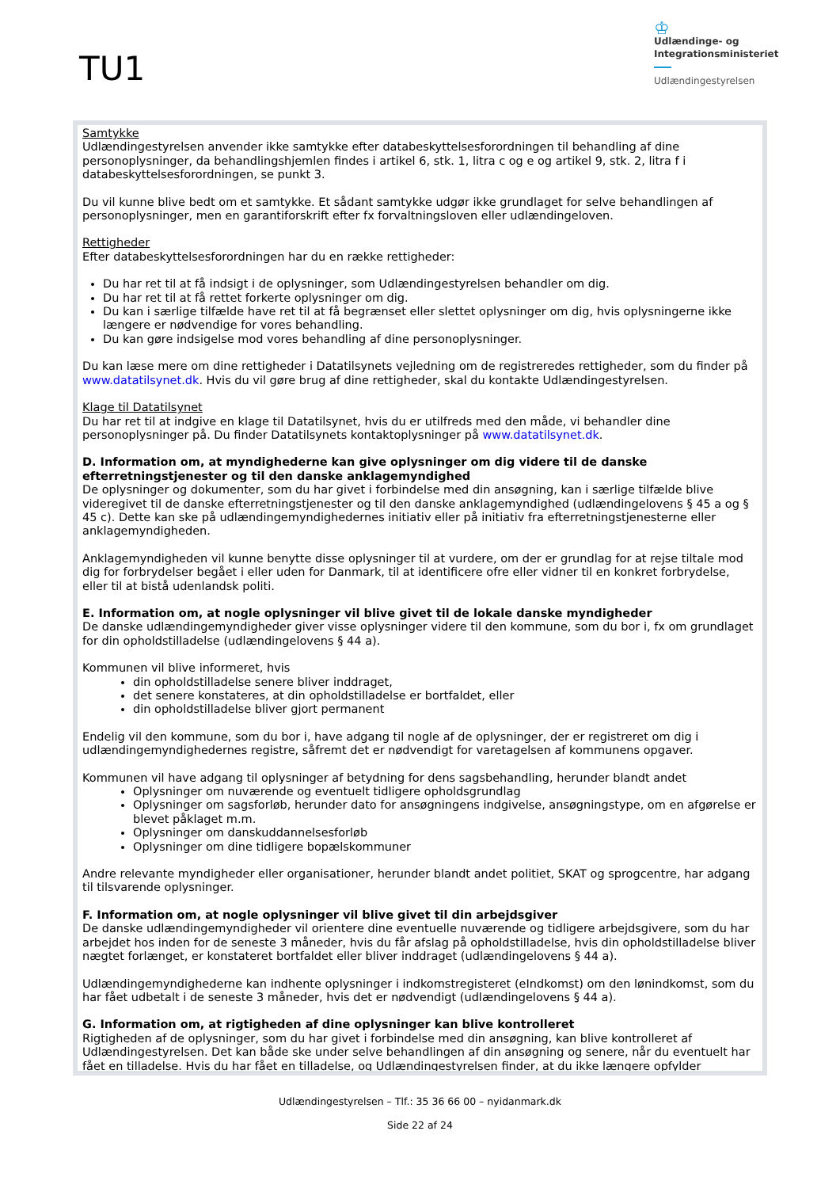TU1
♔
Udlændinge- og
Integrationsministeriet
Udlændingestyrelsen
Samtykke
Udlændingestyrelsen anvender ikke samtykke efter databeskyttelsesforordningen til behandling af dine personoplysninger, da behandlingshjemlen findes i artikel 6, stk. 1, litra c og e og artikel 9, stk. 2, litra f i databeskyttelsesforordningen, se punkt 3.
Du vil kunne blive bedt om et samtykke. Et sådant samtykke udgør ikke grundlaget for selve behandlingen af personoplysninger, men en garantiforskrift efter fx forvaltningsloven eller udlændingeloven.
Rettigheder
Efter databeskyttelsesforordningen har du en række rettigheder:
Du har ret til at få indsigt i de oplysninger, som Udlændingestyrelsen behandler om dig.
Du har ret til at få rettet forkerte oplysninger om dig.
Du kan i særlige tilfælde have ret til at få begrænset eller slettet oplysninger om dig, hvis oplysningerne ikke længere er nødvendige for vores behandling.
Du kan gøre indsigelse mod vores behandling af dine personoplysninger.
Du kan læse mere om dine rettigheder i Datatilsynets vejledning om de registreredes rettigheder, som du finder på www.datatilsynet.dk. Hvis du vil gøre brug af dine rettigheder, skal du kontakte Udlændingestyrelsen.
Klage til Datatilsynet
Du har ret til at indgive en klage til Datatilsynet, hvis du er utilfreds med den måde, vi behandler dine personoplysninger på. Du finder Datatilsynets kontaktoplysninger på www.datatilsynet.dk.
D. Information om, at myndighederne kan give oplysninger om dig videre til de danske efterretningstjenester og til den danske anklagemyndighed
De oplysninger og dokumenter, som du har givet i forbindelse med din ansøgning, kan i særlige tilfælde blive videregivet til de danske efterretningstjenester og til den danske anklagemyndighed (udlændingelovens § 45 a og § 45 c). Dette kan ske på udlændingemyndighedernes initiativ eller på initiativ fra efterretningstjenesterne eller anklagemyndigheden.
Anklagemyndigheden vil kunne benytte disse oplysninger til at vurdere, om der er grundlag for at rejse tiltale mod dig for forbrydelser begået i eller uden for Danmark, til at identificere ofre eller vidner til en konkret forbrydelse, eller til at bistå udenlandsk politi.
E. Information om, at nogle oplysninger vil blive givet til de lokale danske myndigheder
De danske udlændingemyndigheder giver visse oplysninger videre til den kommune, som du bor i, fx om grundlaget for din opholdstilladelse (udlændingelovens § 44 a).
Kommunen vil blive informeret, hvis
din opholdstilladelse senere bliver inddraget,
det senere konstateres, at din opholdstilladelse er bortfaldet, eller
din opholdstilladelse bliver gjort permanent
Endelig vil den kommune, som du bor i, have adgang til nogle af de oplysninger, der er registreret om dig i udlændingemyndighedernes registre, såfremt det er nødvendigt for varetagelsen af kommunens opgaver.
Kommunen vil have adgang til oplysninger af betydning for dens sagsbehandling, herunder blandt andet
Oplysninger om nuværende og eventuelt tidligere opholdsgrundlag
Oplysninger om sagsforløb, herunder dato for ansøgningens indgivelse, ansøgningstype, om en afgørelse er blevet påklaget m.m.
Oplysninger om danskuddannelsesforløb
Oplysninger om dine tidligere bopælskommuner
Andre relevante myndigheder eller organisationer, herunder blandt andet politiet, SKAT og sprogcentre, har adgang til tilsvarende oplysninger.
F. Information om, at nogle oplysninger vil blive givet til din arbejdsgiver
De danske udlændingemyndigheder vil orientere dine eventuelle nuværende og tidligere arbejdsgivere, som du har arbejdet hos inden for de seneste 3 måneder, hvis du får afslag på opholdstilladelse, hvis din opholdstilladelse bliver nægtet forlænget, er konstateret bortfaldet eller bliver inddraget (udlændingelovens § 44 a).
Udlændingemyndighederne kan indhente oplysninger i indkomstregisteret (eIndkomst) om den lønindkomst, som du har fået udbetalt i de seneste 3 måneder, hvis det er nødvendigt (udlændingelovens § 44 a).
G. Information om, at rigtigheden af dine oplysninger kan blive kontrolleret
Rigtigheden af de oplysninger, som du har givet i forbindelse med din ansøgning, kan blive kontrolleret af Udlændingestyrelsen. Det kan både ske under selve behandlingen af din ansøgning og senere, når du eventuelt har fået en tilladelse. Hvis du har fået en tilladelse, og Udlændingestyrelsen finder, at du ikke længere opfylder
Udlændingestyrelsen – Tlf.: 35 36 66 00 – nyidanmark.dk
Side 22 af 24